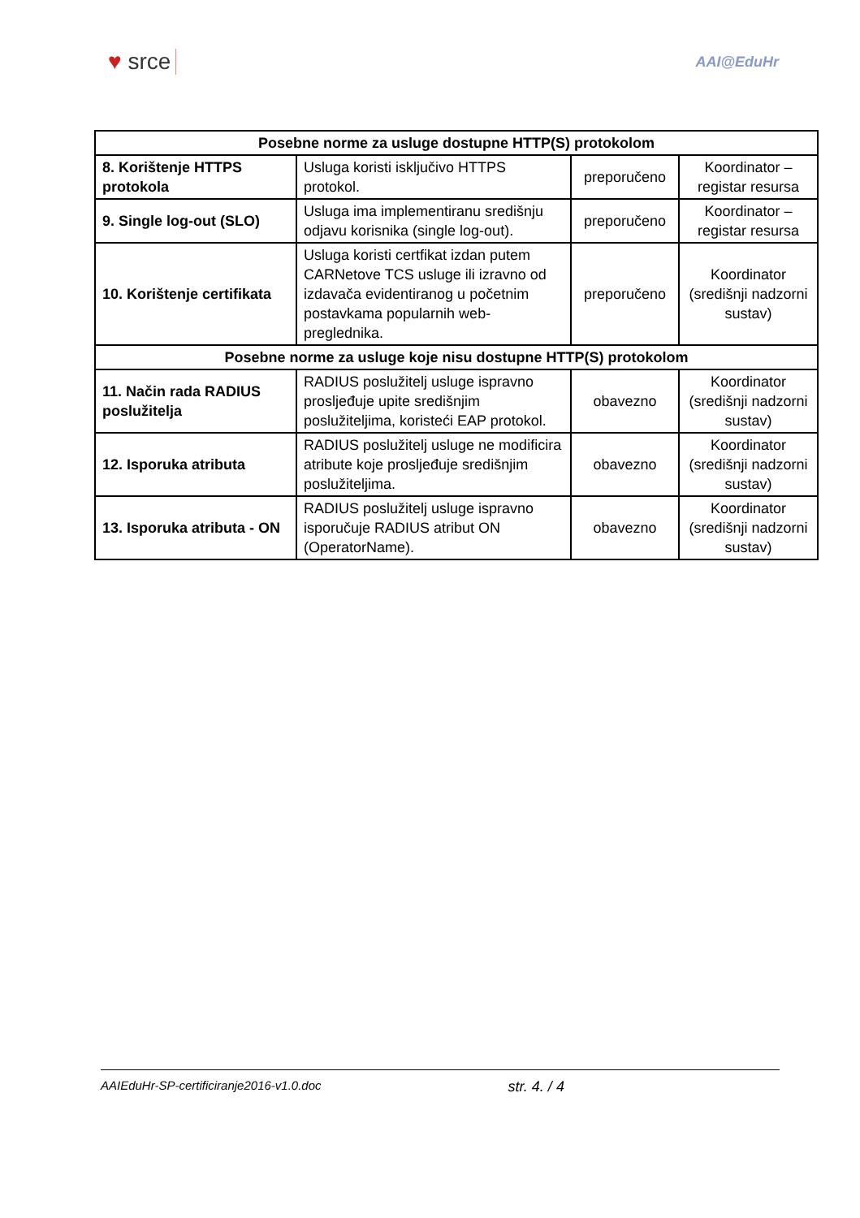♥ srce
AAI@EduHr
| Posebne norme za usluge dostupne HTTP(S) protokolom | | | |
| --- | --- | --- | --- |
| 8. Korištenje HTTPS protokola | Usluga koristi isključivo HTTPS protokol. | preporučeno | Koordinator – registar resursa |
| 9. Single log-out (SLO) | Usluga ima implementiranu središnju odjavu korisnika (single log-out). | preporučeno | Koordinator – registar resursa |
| 10. Korištenje certifikata | Usluga koristi certfikat izdan putem CARNetove TCS usluge ili izravno od izdavača evidentiranog u početnim postavkama popularnih web-preglednika. | preporučeno | Koordinator (središnji nadzorni sustav) |
| Posebne norme za usluge koje nisu dostupne HTTP(S) protokolom | | | |
| 11. Način rada RADIUS poslužitelja | RADIUS poslužitelj usluge ispravno prosljeđuje upite središnjim poslužiteljima, koristeći EAP protokol. | obavezno | Koordinator (središnji nadzorni sustav) |
| 12. Isporuka atributa | RADIUS poslužitelj usluge ne modificira atribute koje prosljeđuje središnjim poslužiteljima. | obavezno | Koordinator (središnji nadzorni sustav) |
| 13. Isporuka atributa - ON | RADIUS poslužitelj usluge ispravno isporučuje RADIUS atribut ON (OperatorName). | obavezno | Koordinator (središnji nadzorni sustav) |
AAIEduHr-SP-certificiranje2016-v1.0.doc str. 4. / 4